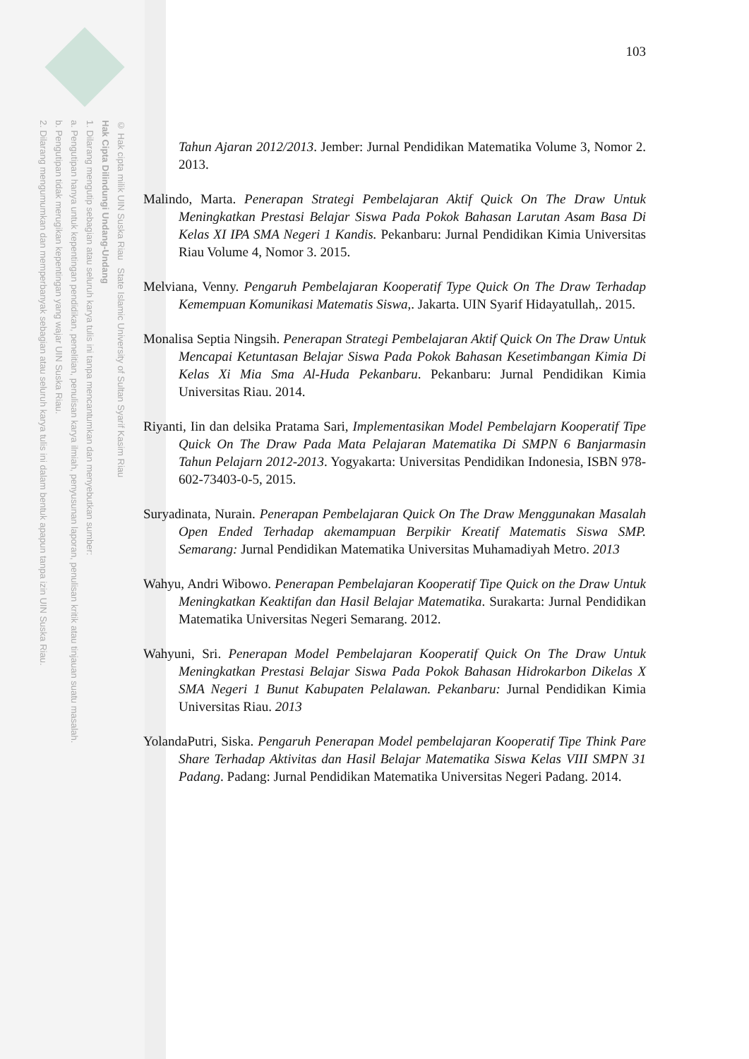2. Dilarang mengumumkan dan memperbanyak sebagian atau seluruh karya tulis ini dalam bentuk apapun tanpa izin UIN Suska Riau.
b. Pengutipan tidak merugikan kepentingan yang wajar UIN Suska Riau.
a. Pengutipan hanya untuk kepentingan pendidikan, penelitian, penulisan karya ilmiah, penyusunan laporan, penulisan kritik atau tinjauan suatu masalah.
1. Dilarang mengutip sebagian atau seluruh karya tulis ini tanpa mencantumkan dan menyebutkan sumber:
Hak Cipta Dilindungi Undang-Undang
© Hak cipta milik UIN Suska Riau State Islamic University of Sultan Syarif Kasim Riau
103
Tahun Ajaran 2012/2013. Jember: Jurnal Pendidikan Matematika Volume 3, Nomor 2. 2013.
Malindo, Marta. Penerapan Strategi Pembelajaran Aktif Quick On The Draw Untuk Meningkatkan Prestasi Belajar Siswa Pada Pokok Bahasan Larutan Asam Basa Di Kelas XI IPA SMA Negeri 1 Kandis. Pekanbaru: Jurnal Pendidikan Kimia Universitas Riau Volume 4, Nomor 3. 2015.
Melviana, Venny. Pengaruh Pembelajaran Kooperatif Type Quick On The Draw Terhadap Kemempuan Komunikasi Matematis Siswa,. Jakarta. UIN Syarif Hidayatullah,. 2015.
Monalisa Septia Ningsih. Penerapan Strategi Pembelajaran Aktif Quick On The Draw Untuk Mencapai Ketuntasan Belajar Siswa Pada Pokok Bahasan Kesetimbangan Kimia Di Kelas Xi Mia Sma Al-Huda Pekanbaru. Pekanbaru: Jurnal Pendidikan Kimia Universitas Riau. 2014.
Riyanti, Iin dan delsika Pratama Sari, Implementasikan Model Pembelajarn Kooperatif Tipe Quick On The Draw Pada Mata Pelajaran Matematika Di SMPN 6 Banjarmasin Tahun Pelajarn 2012-2013. Yogyakarta: Universitas Pendidikan Indonesia, ISBN 978-602-73403-0-5, 2015.
Suryadinata, Nurain. Penerapan Pembelajaran Quick On The Draw Menggunakan Masalah Open Ended Terhadap akemampuan Berpikir Kreatif Matematis Siswa SMP. Semarang: Jurnal Pendidikan Matematika Universitas Muhamadiyah Metro. 2013
Wahyu, Andri Wibowo. Penerapan Pembelajaran Kooperatif Tipe Quick on the Draw Untuk Meningkatkan Keaktifan dan Hasil Belajar Matematika. Surakarta: Jurnal Pendidikan Matematika Universitas Negeri Semarang. 2012.
Wahyuni, Sri. Penerapan Model Pembelajaran Kooperatif Quick On The Draw Untuk Meningkatkan Prestasi Belajar Siswa Pada Pokok Bahasan Hidrokarbon Dikelas X SMA Negeri 1 Bunut Kabupaten Pelalawan. Pekanbaru: Jurnal Pendidikan Kimia Universitas Riau. 2013
YolandaPutri, Siska. Pengaruh Penerapan Model pembelajaran Kooperatif Tipe Think Pare Share Terhadap Aktivitas dan Hasil Belajar Matematika Siswa Kelas VIII SMPN 31 Padang. Padang: Jurnal Pendidikan Matematika Universitas Negeri Padang. 2014.